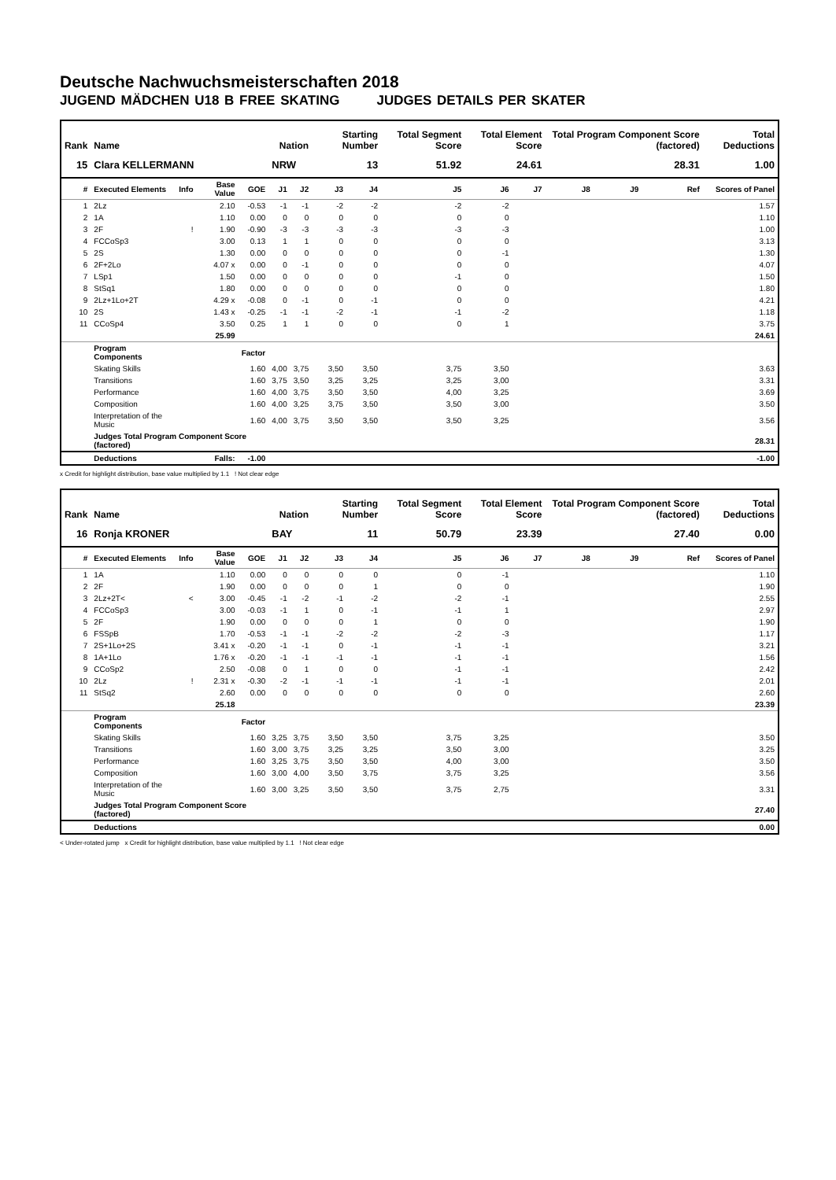Deutsche Nachwuchsmeisterschaften 2018
JUGEND MÄDCHEN U18 B FREE SKATING JUDGES DETAILS PER SKATER
| Rank | Name | | | | Nation | | Starting Number | | Total Segment Score | Total Element Score | | Total Program Component Score (factored) | | | Total Deductions |
| --- | --- | --- | --- | --- | --- | --- | --- | --- | --- | --- | --- | --- | --- | --- | --- |
| 15 | Clara KELLERMANN | | | | NRW | | 13 | | 51.92 | 24.61 | | 28.31 | | | 1.00 |
| # | Executed Elements | Info | Base Value | GOE | J1 | J2 | J3 | J4 | J5 | J6 | J7 | J8 | J9 | Ref | Scores of Panel |
| 1 | 2Lz | | 2.10 | -0.53 | -1 | -1 | -2 | -2 | -2 | -2 | | | | | 1.57 |
| 2 | 1A | | 1.10 | 0.00 | 0 | 0 | 0 | 0 | 0 | 0 | | | | | 1.10 |
| 3 | 2F | ! | 1.90 | -0.90 | -3 | -3 | -3 | -3 | -3 | -3 | | | | | 1.00 |
| 4 | FCCoSp3 | | 3.00 | 0.13 | 1 | 1 | 0 | 0 | 0 | 0 | | | | | 3.13 |
| 5 | 2S | | 1.30 | 0.00 | 0 | 0 | 0 | 0 | 0 | -1 | | | | | 1.30 |
| 6 | 2F+2Lo | | 4.07 x | 0.00 | 0 | -1 | 0 | 0 | 0 | 0 | | | | | 4.07 |
| 7 | LSp1 | | 1.50 | 0.00 | 0 | 0 | 0 | 0 | -1 | 0 | | | | | 1.50 |
| 8 | StSq1 | | 1.80 | 0.00 | 0 | 0 | 0 | 0 | 0 | 0 | | | | | 1.80 |
| 9 | 2Lz+1Lo+2T | | 4.29 x | -0.08 | 0 | -1 | 0 | -1 | 0 | 0 | | | | | 4.21 |
| 10 | 2S | | 1.43 x | -0.25 | -1 | -1 | -2 | -1 | -1 | -2 | | | | | 1.18 |
| 11 | CCoSp4 | | 3.50 | 0.25 | 1 | 1 | 0 | 0 | 0 | 1 | | | | | 3.75 |
| | | | 25.99 | | | | | | | | | | | | 24.61 |
| | Program Components | | | Factor | | | | | | | | | | | |
| | Skating Skills | | | 1.60 | 4,00 | 3,75 | 3,50 | 3,50 | 3,75 | 3,50 | | | | | 3.63 |
| | Transitions | | | 1.60 | 3,75 | 3,50 | 3,25 | 3,25 | 3,25 | 3,00 | | | | | 3.31 |
| | Performance | | | 1.60 | 4,00 | 3,75 | 3,50 | 3,50 | 4,00 | 3,25 | | | | | 3.69 |
| | Composition | | | 1.60 | 4,00 | 3,25 | 3,75 | 3,50 | 3,50 | 3,00 | | | | | 3.50 |
| | Interpretation of the Music | | | 1.60 | 4,00 | 3,75 | 3,50 | 3,50 | 3,50 | 3,25 | | | | | 3.56 |
| | Judges Total Program Component Score (factored) | | | | | | | | | | | | | | 28.31 |
| | Deductions | Falls: | | -1.00 | | | | | | | | | | | -1.00 |
x Credit for highlight distribution, base value multiplied by 1.1 ! Not clear edge
| Rank | Name | | | | Nation | | Starting Number | | Total Segment Score | Total Element Score | | Total Program Component Score (factored) | | | Total Deductions |
| --- | --- | --- | --- | --- | --- | --- | --- | --- | --- | --- | --- | --- | --- | --- | --- |
| 16 | Ronja KRONER | | | | BAY | | 11 | | 50.79 | 23.39 | | 27.40 | | | 0.00 |
| # | Executed Elements | Info | Base Value | GOE | J1 | J2 | J3 | J4 | J5 | J6 | J7 | J8 | J9 | Ref | Scores of Panel |
| 1 | 1A | | 1.10 | 0.00 | 0 | 0 | 0 | 0 | 0 | -1 | | | | | 1.10 |
| 2 | 2F | | 1.90 | 0.00 | 0 | 0 | 0 | 1 | 0 | 0 | | | | | 1.90 |
| 3 | 2Lz+2T< | < | 3.00 | -0.45 | -1 | -2 | -1 | -2 | -2 | -1 | | | | | 2.55 |
| 4 | FCCoSp3 | | 3.00 | -0.03 | -1 | 1 | 0 | -1 | -1 | 1 | | | | | 2.97 |
| 5 | 2F | | 1.90 | 0.00 | 0 | 0 | 0 | 1 | 0 | 0 | | | | | 1.90 |
| 6 | FSSpB | | 1.70 | -0.53 | -1 | -1 | -2 | -2 | -2 | -3 | | | | | 1.17 |
| 7 | 2S+1Lo+2S | | 3.41 x | -0.20 | -1 | -1 | 0 | -1 | -1 | -1 | | | | | 3.21 |
| 8 | 1A+1Lo | | 1.76 x | -0.20 | -1 | -1 | -1 | -1 | -1 | -1 | | | | | 1.56 |
| 9 | CCoSp2 | | 2.50 | -0.08 | 0 | 1 | 0 | 0 | -1 | -1 | | | | | 2.42 |
| 10 | 2Lz | ! | 2.31 x | -0.30 | -2 | -1 | -1 | -1 | -1 | -1 | | | | | 2.01 |
| 11 | StSq2 | | 2.60 | 0.00 | 0 | 0 | 0 | 0 | 0 | 0 | | | | | 2.60 |
| | | | 25.18 | | | | | | | | | | | | 23.39 |
| | Program Components | | | Factor | | | | | | | | | | | |
| | Skating Skills | | | 1.60 | 3,25 | 3,75 | 3,50 | 3,50 | 3,75 | 3,25 | | | | | 3.50 |
| | Transitions | | | 1.60 | 3,00 | 3,75 | 3,25 | 3,25 | 3,50 | 3,00 | | | | | 3.25 |
| | Performance | | | 1.60 | 3,25 | 3,75 | 3,50 | 3,50 | 4,00 | 3,00 | | | | | 3.50 |
| | Composition | | | 1.60 | 3,00 | 4,00 | 3,50 | 3,75 | 3,75 | 3,25 | | | | | 3.56 |
| | Interpretation of the Music | | | 1.60 | 3,00 | 3,25 | 3,50 | 3,50 | 3,75 | 2,75 | | | | | 3.31 |
| | Judges Total Program Component Score (factored) | | | | | | | | | | | | | | 27.40 |
| | Deductions | | | | | | | | | | | | | | 0.00 |
< Under-rotated jump x Credit for highlight distribution, base value multiplied by 1.1 ! Not clear edge